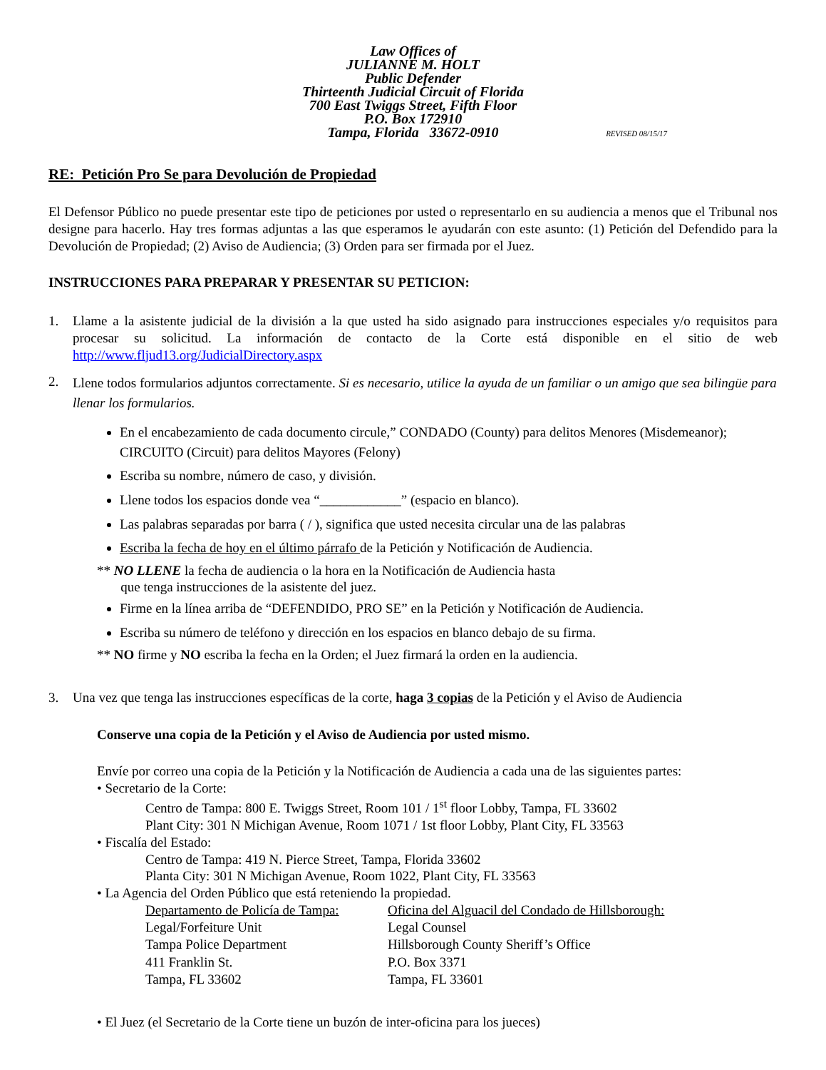Law Offices of
JULIANNE M. HOLT
Public Defender
Thirteenth Judicial Circuit of Florida
700 East Twiggs Street, Fifth Floor
P.O. Box 172910
Tampa, Florida 33672-0910
REVISED 08/15/17
RE: Petición Pro Se para Devolución de Propiedad
El Defensor Público no puede presentar este tipo de peticiones por usted o representarlo en su audiencia a menos que el Tribunal nos designe para hacerlo. Hay tres formas adjuntas a las que esperamos le ayudarán con este asunto: (1) Petición del Defendido para la Devolución de Propiedad; (2) Aviso de Audiencia; (3) Orden para ser firmada por el Juez.
INSTRUCCIONES PARA PREPARAR Y PRESENTAR SU PETICION:
1. Llame a la asistente judicial de la división a la que usted ha sido asignado para instrucciones especiales y/o requisitos para procesar su solicitud. La información de contacto de la Corte está disponible en el sitio de web http://www.fljud13.org/JudicialDirectory.aspx
2.
Llene todos formularios adjuntos correctamente. Si es necesario, utilice la ayuda de un familiar o un amigo que sea bilingüe para llenar los formularios.
En el encabezamiento de cada documento circule,” CONDADO (County) para delitos Menores (Misdemeanor); CIRCUITO (Circuit) para delitos Mayores (Felony)
Escriba su nombre, número de caso, y división.
Llene todos los espacios donde vea “____________” (espacio en blanco).
Las palabras separadas por barra ( / ), significa que usted necesita circular una de las palabras
Escriba la fecha de hoy en el último párrafo de la Petición y Notificación de Audiencia.
** NO LLENE la fecha de audiencia o la hora en la Notificación de Audiencia hasta
que tenga instrucciones de la asistente del juez.
Firme en la línea arriba de “DEFENDIDO, PRO SE” en la Petición y Notificación de Audiencia.
Escriba su número de teléfono y dirección en los espacios en blanco debajo de su firma.
** NO firme y NO escriba la fecha en la Orden; el Juez firmará la orden en la audiencia.
3. Una vez que tenga las instrucciones específicas de la corte, haga 3 copias de la Petición y el Aviso de Audiencia
Conserve una copia de la Petición y el Aviso de Audiencia por usted mismo.
Envíe por correo una copia de la Petición y la Notificación de Audiencia a cada una de las siguientes partes:
• Secretario de la Corte:
Centro de Tampa: 800 E. Twiggs Street, Room 101 / 1<sup>st</sup> floor Lobby, Tampa, FL 33602
Plant City: 301 N Michigan Avenue, Room 1071 / 1st floor Lobby, Plant City, FL 33563
• Fiscalía del Estado:
Centro de Tampa: 419 N. Pierce Street, Tampa, Florida 33602
Planta City: 301 N Michigan Avenue, Room 1022, Plant City, FL 33563
• La Agencia del Orden Público que está reteniendo la propiedad.
Departamento de Policía de Tampa:
Legal/Forfeiture Unit
Tampa Police Department
411 Franklin St.
Tampa, FL 33602
Oficina del Alguacil del Condado de Hillsborough:
Legal Counsel
Hillsborough County Sheriff’s Office
P.O. Box 3371
Tampa, FL 33601
• El Juez (el Secretario de la Corte tiene un buzón de inter-oficina para los jueces)